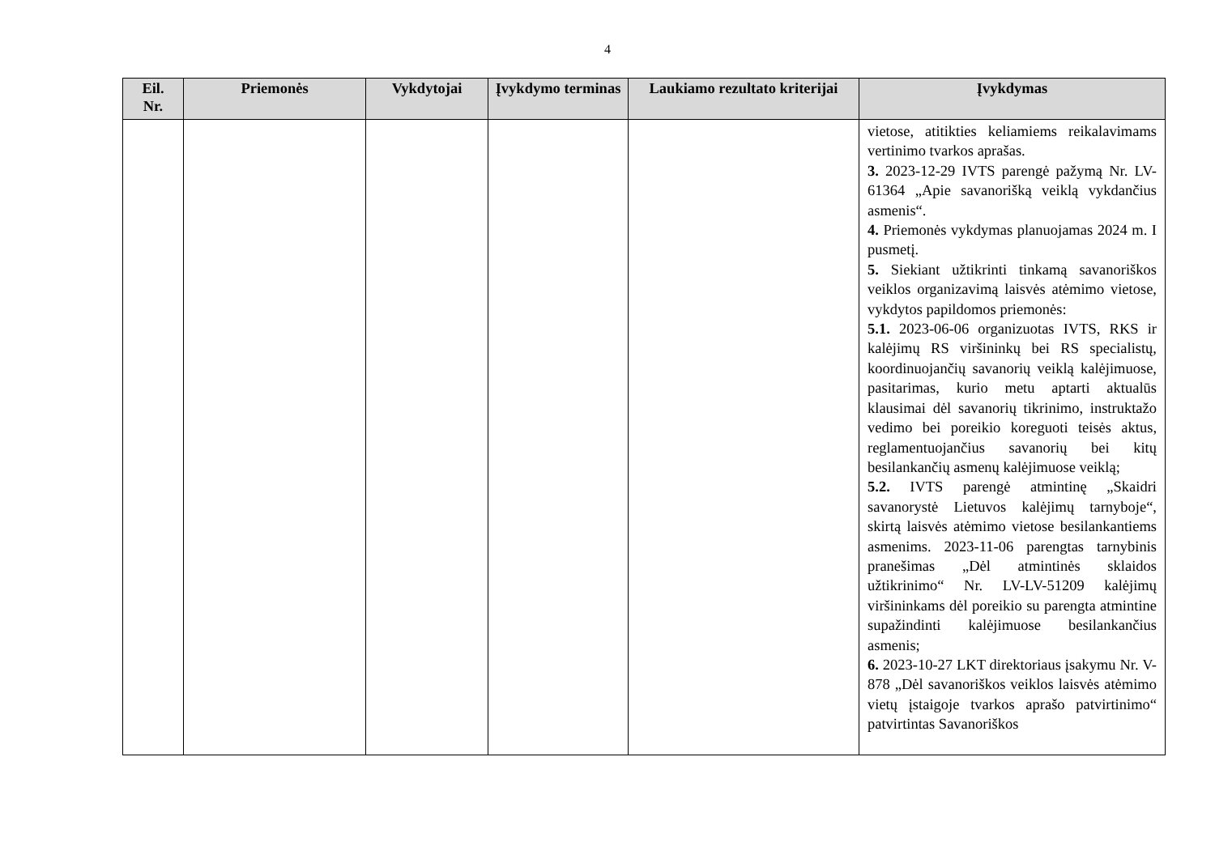4
| Eil. Nr. | Priemonės | Vykdytojai | Įvykdymo terminas | Laukiamo rezultato kriterijai | Įvykdymas |
| --- | --- | --- | --- | --- | --- |
| | | | | | vietose, atitikties keliamiems reikalavimams vertinimo tvarkos aprašas. 3. 2023-12-29 IVTS parengė pažymą Nr. LV-61364 „Apie savanorišką veiklą vykdančius asmenis“. 4. Priemonės vykdymas planuojamas 2024 m. I pusmetį. 5. Siekiant užtikrinti tinkamą savanoriškos veiklos organizavimą laisvės atėmimo vietose, vykdytos papildomos priemonės: 5.1. 2023-06-06 organizuotas IVTS, RKS ir kalėjimų RS viršininkų bei RS specialistų, koordinuojančių savanorių veiklą kalėjimuose, pasitarimas, kurio metu aptarti aktualūs klausimai dėl savanorių tikrinimo, instruktažo vedimo bei poreikio koreguoti teisės aktus, reglamentuojančius savanorių bei kitų besilankančių asmenų kalėjimuose veiklą; 5.2. IVTS parengė atmintinę „Skaidri savanorystė Lietuvos kalėjimų tarnyboje“, skirtą laisvės atėmimo vietose besilankantiems asmenims. 2023-11-06 parengtas tarnybinis pranešimas „Dėl atmintinės sklaidos užtikrinimo“ Nr. LV-LV-51209 kalėjimų viršininkams dėl poreikio su parengta atmintine supažindinti kalėjimuose besilankančius asmenis; 6. 2023-10-27 LKT direktoriaus įsakymu Nr. V-878 „Dėl savanoriškos veiklos laisvės atėmimo vietų įstaigoje tvarkos aprašo patvirtinimo“ patvirtintas Savanoriškos |